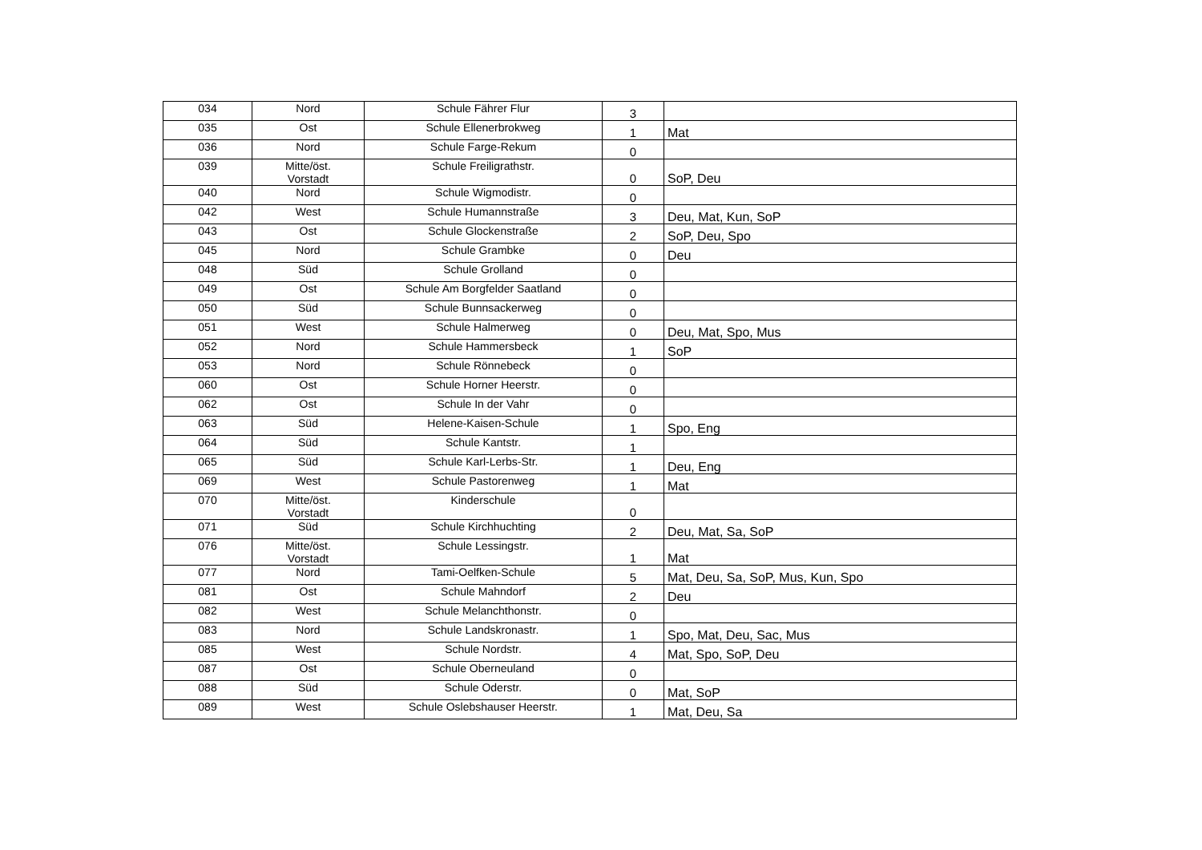| 034 | Nord | Schule Fährer Flur | 3 | |
| 035 | Ost | Schule Ellenerbrokweg | 1 | Mat |
| 036 | Nord | Schule Farge-Rekum | 0 | |
| 039 | Mitte/öst. Vorstadt | Schule Freiligrathstr. | 0 | SoP, Deu |
| 040 | Nord | Schule Wigmodistr. | 0 | |
| 042 | West | Schule Humannstraße | 3 | Deu, Mat, Kun, SoP |
| 043 | Ost | Schule Glockenstraße | 2 | SoP, Deu, Spo |
| 045 | Nord | Schule Grambke | 0 | Deu |
| 048 | Süd | Schule Grolland | 0 | |
| 049 | Ost | Schule Am Borgfelder Saatland | 0 | |
| 050 | Süd | Schule Bunnsackerweg | 0 | |
| 051 | West | Schule Halmerweg | 0 | Deu, Mat, Spo, Mus |
| 052 | Nord | Schule Hammersbeck | 1 | SoP |
| 053 | Nord | Schule Rönnebeck | 0 | |
| 060 | Ost | Schule Horner Heerstr. | 0 | |
| 062 | Ost | Schule In der Vahr | 0 | |
| 063 | Süd | Helene-Kaisen-Schule | 1 | Spo, Eng |
| 064 | Süd | Schule Kantstr. | 1 | |
| 065 | Süd | Schule Karl-Lerbs-Str. | 1 | Deu, Eng |
| 069 | West | Schule Pastorenweg | 1 | Mat |
| 070 | Mitte/öst. Vorstadt | Kinderschule | 0 | |
| 071 | Süd | Schule Kirchhuchting | 2 | Deu, Mat, Sa, SoP |
| 076 | Mitte/öst. Vorstadt | Schule Lessingstr. | 1 | Mat |
| 077 | Nord | Tami-Oelfken-Schule | 5 | Mat, Deu, Sa, SoP, Mus, Kun, Spo |
| 081 | Ost | Schule Mahndorf | 2 | Deu |
| 082 | West | Schule Melanchthonstr. | 0 | |
| 083 | Nord | Schule Landskronastr. | 1 | Spo, Mat, Deu, Sac, Mus |
| 085 | West | Schule Nordstr. | 4 | Mat, Spo, SoP, Deu |
| 087 | Ost | Schule Oberneuland | 0 | |
| 088 | Süd | Schule Oderstr. | 0 | Mat, SoP |
| 089 | West | Schule Oslebshauser Heerstr. | 1 | Mat, Deu, Sa |